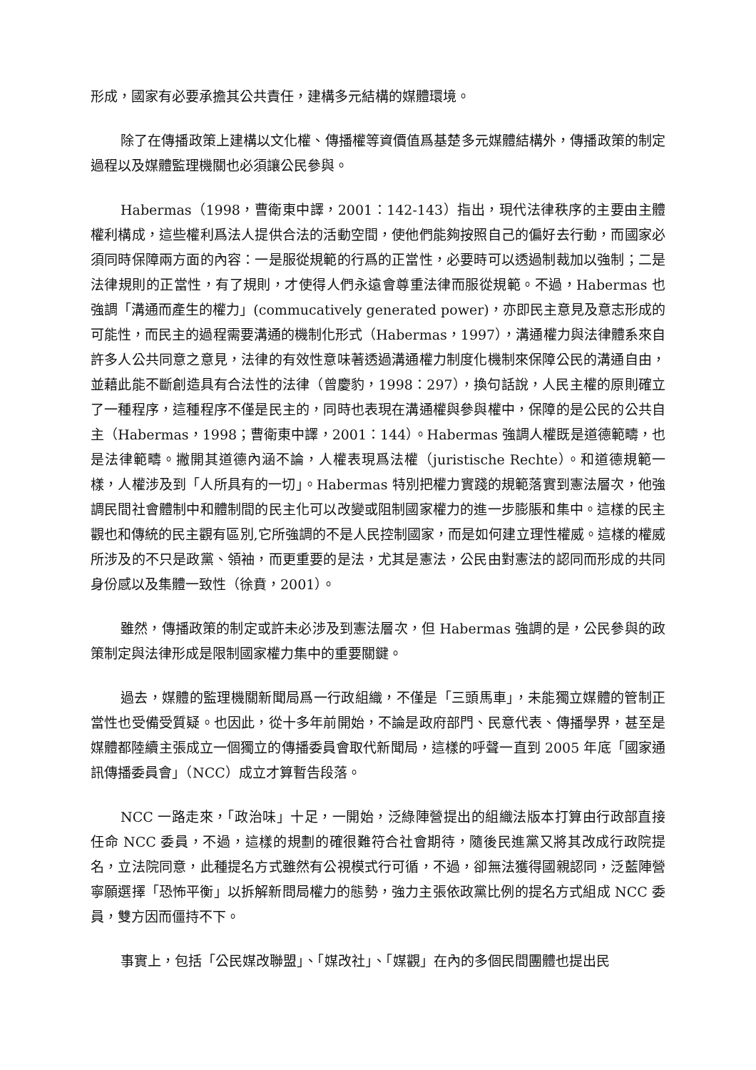形成，國家有必要承擔其公共責任，建構多元結構的媒體環境。
除了在傳播政策上建構以文化權、傳播權等資價值爲基楚多元媒體結構外，傳播政策的制定過程以及媒體監理機關也必須讓公民參與。
Habermas（1998，曹衛東中譯，2001：142-143）指出，現代法律秩序的主要由主體權利構成，這些權利爲法人提供合法的活動空間，使他們能夠按照自己的偏好去行動，而國家必須同時保障兩方面的內容：一是服從規範的行爲的正當性，必要時可以透過制裁加以強制；二是法律規則的正當性，有了規則，才使得人們永遠會尊重法律而服從規範。不過，Habermas 也強調「溝通而產生的權力」(commucatively generated power)，亦即民主意見及意志形成的可能性，而民主的過程需要溝通的機制化形式（Habermas，1997），溝通權力與法律體系來自許多人公共同意之意見，法律的有效性意味著透過溝通權力制度化機制來保障公民的溝通自由，並藉此能不斷創造具有合法性的法律（曾慶豹，1998：297），換句話說，人民主權的原則確立了一種程序，這種程序不僅是民主的，同時也表現在溝通權與參與權中，保障的是公民的公共自主（Habermas，1998；曹衛東中譯，2001：144）。Habermas 強調人權既是道德範疇，也是法律範疇。撇開其道德內涵不論，人權表現爲法權（juristische Rechte）。和道德規範一樣，人權涉及到「人所具有的一切」。Habermas 特別把權力實踐的規範落實到憲法層次，他強調民間社會體制中和體制間的民主化可以改變或阻制國家權力的進一步膨脹和集中。這樣的民主觀也和傳統的民主觀有區別,它所強調的不是人民控制國家，而是如何建立理性權威。這樣的權威所涉及的不只是政黨、領袖，而更重要的是法，尤其是憲法，公民由對憲法的認同而形成的共同身份感以及集體一致性（徐賁，2001）。
雖然，傳播政策的制定或許未必涉及到憲法層次，但 Habermas 強調的是，公民參與的政策制定與法律形成是限制國家權力集中的重要關鍵。
過去，媒體的監理機關新聞局爲一行政組織，不僅是「三頭馬車」，未能獨立媒體的管制正當性也受備受質疑。也因此，從十多年前開始，不論是政府部門、民意代表、傳播學界，甚至是媒體都陸續主張成立一個獨立的傳播委員會取代新聞局，這樣的呼聲一直到 2005 年底「國家通訊傳播委員會」（NCC）成立才算暫告段落。
NCC 一路走來，「政治味」十足，一開始，泛綠陣營提出的組織法版本打算由行政部直接任命 NCC 委員，不過，這樣的規劃的確很難符合社會期待，隨後民進黨又將其改成行政院提名，立法院同意，此種提名方式雖然有公視模式行可循，不過，卻無法獲得國親認同，泛藍陣營寧願選擇「恐怖平衡」以拆解新問局權力的態勢，強力主張依政黨比例的提名方式組成 NCC 委員，雙方因而僵持不下。
事實上，包括「公民媒改聯盟」、「媒改社」、「媒觀」在內的多個民間團體也提出民